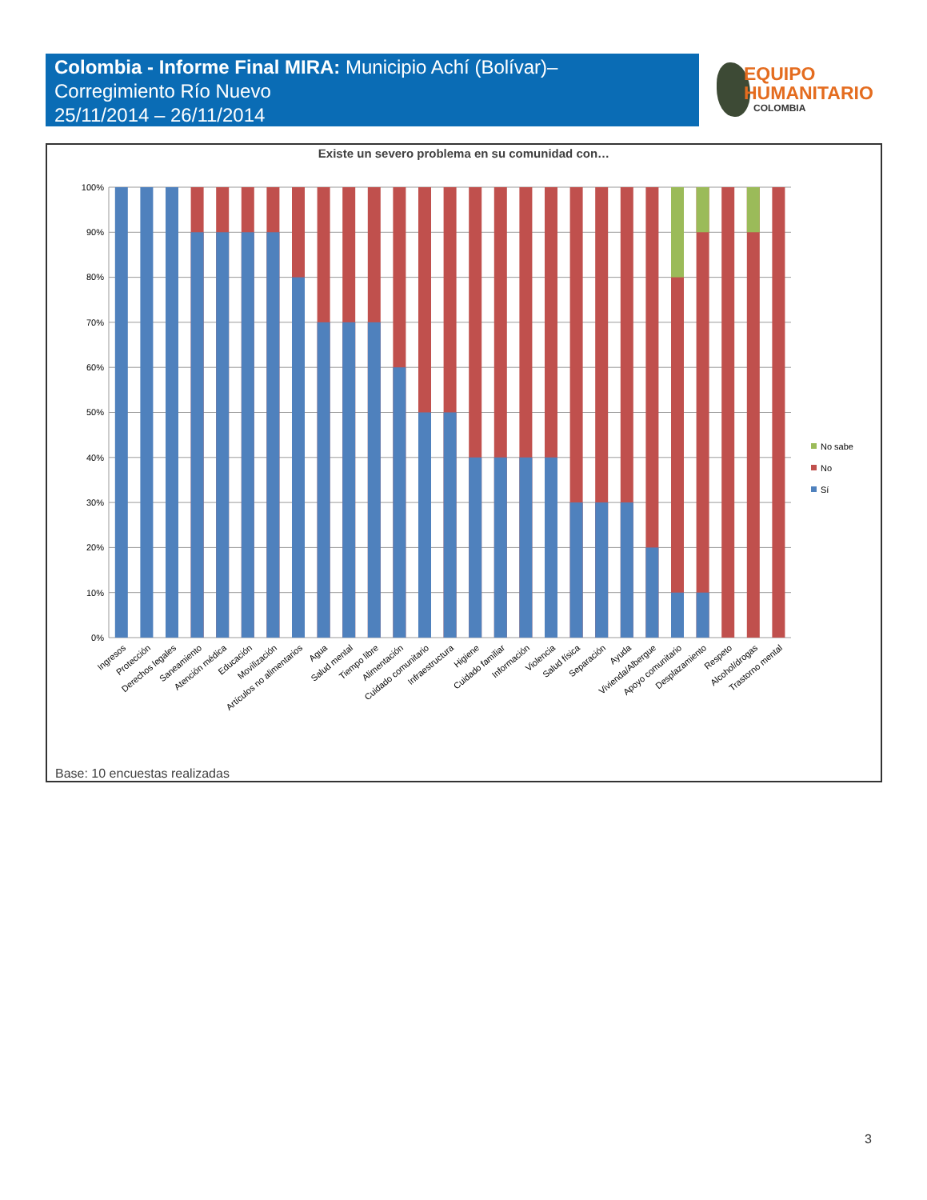Colombia - Informe Final MIRA: Municipio Achí (Bolívar)–
Corregimiento Río Nuevo
25/11/2014 – 26/11/2014
EQUIPO
HUMANITARIO
COLOMBIA
Existe un severo problema en su comunidad con…
100%
90%
80%
70%
60%
50%
40%
30%
20%
10%
0%
Ingresos
Protección
Derechos legales
Saneamiento
Atención médica
Educación
Movilización
Artículos no alimentarios
Agua
Salud mental
Tiempo libre
Alimentación
Cuidado comunitario
Infraestructura
Higiene
Cuidado familiar
Información
Violencia
Salud física
Separación
Ayuda
Vivienda/Albergue
Apoyo comunitario
Desplazamiento
Respeto
Alcohol/drogas
Trastorno mental
No sabe
No
Sí
Base: 10 encuestas realizadas
3